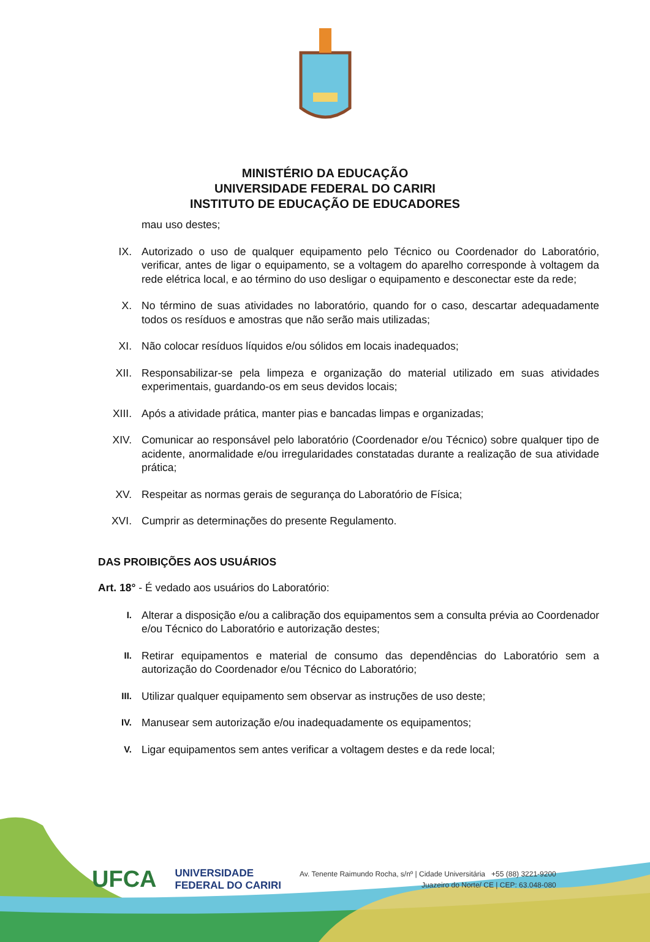MINISTÉRIO DA EDUCAÇÃO
UNIVERSIDADE FEDERAL DO CARIRI
INSTITUTO DE EDUCAÇÃO DE EDUCADORES
mau uso destes;
IX. Autorizado o uso de qualquer equipamento pelo Técnico ou Coordenador do Laboratório, verificar, antes de ligar o equipamento, se a voltagem do aparelho corresponde à voltagem da rede elétrica local, e ao término do uso desligar o equipamento e desconectar este da rede;
X. No término de suas atividades no laboratório, quando for o caso, descartar adequadamente todos os resíduos e amostras que não serão mais utilizadas;
XI. Não colocar resíduos líquidos e/ou sólidos em locais inadequados;
XII. Responsabilizar-se pela limpeza e organização do material utilizado em suas atividades experimentais, guardando-os em seus devidos locais;
XIII. Após a atividade prática, manter pias e bancadas limpas e organizadas;
XIV. Comunicar ao responsável pelo laboratório (Coordenador e/ou Técnico) sobre qualquer tipo de acidente, anormalidade e/ou irregularidades constatadas durante a realização de sua atividade prática;
XV. Respeitar as normas gerais de segurança do Laboratório de Física;
XVI. Cumprir as determinações do presente Regulamento.
DAS PROIBIÇÕES AOS USUÁRIOS
Art. 18° - É vedado aos usuários do Laboratório:
I. Alterar a disposição e/ou a calibração dos equipamentos sem a consulta prévia ao Coordenador e/ou Técnico do Laboratório e autorização destes;
II. Retirar equipamentos e material de consumo das dependências do Laboratório sem a autorização do Coordenador e/ou Técnico do Laboratório;
III. Utilizar qualquer equipamento sem observar as instruções de uso deste;
IV. Manusear sem autorização e/ou inadequadamente os equipamentos;
V. Ligar equipamentos sem antes verificar a voltagem destes e da rede local;
UFCA UNIVERSIDADE
FEDERAL DO CARIRI Av. Tenente Raimundo Rocha, s/nº | Cidade Universitária +55 (88) 3221-9200
Juazeiro do Norte/ CE | CEP: 63.048-080